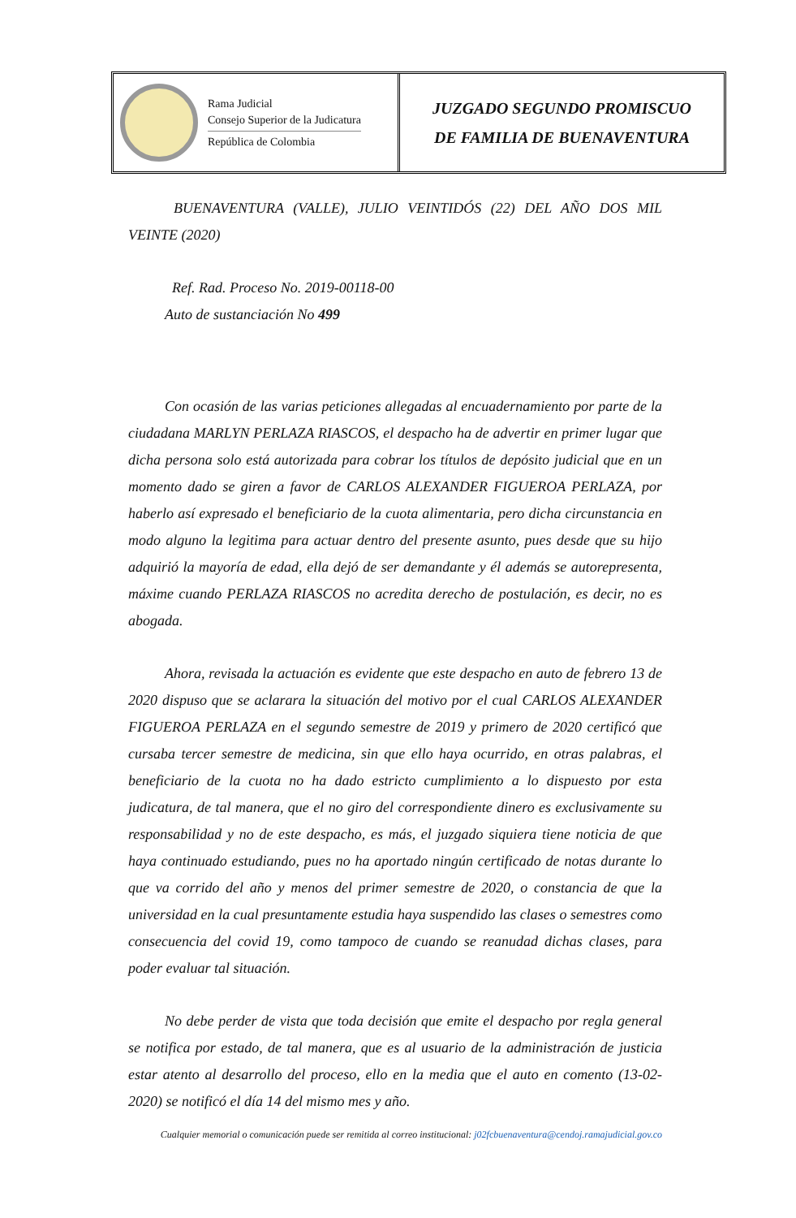Rama Judicial
Consejo Superior de la Judicatura
República de Colombia
JUZGADO SEGUNDO PROMISCUO
DE FAMILIA DE BUENAVENTURA
BUENAVENTURA (VALLE), JULIO VEINTIDÓS (22) DEL AÑO DOS MIL VEINTE (2020)
Ref. Rad. Proceso No. 2019-00118-00
Auto de sustanciación No 499
Con ocasión de las varias peticiones allegadas al encuadernamiento por parte de la ciudadana MARLYN PERLAZA RIASCOS, el despacho ha de advertir en primer lugar que dicha persona solo está autorizada para cobrar los títulos de depósito judicial que en un momento dado se giren a favor de CARLOS ALEXANDER FIGUEROA PERLAZA, por haberlo así expresado el beneficiario de la cuota alimentaria, pero dicha circunstancia en modo alguno la legitima para actuar dentro del presente asunto, pues desde que su hijo adquirió la mayoría de edad, ella dejó de ser demandante y él además se autorepresenta, máxime cuando PERLAZA RIASCOS no acredita derecho de postulación, es decir, no es abogada.
Ahora, revisada la actuación es evidente que este despacho en auto de febrero 13 de 2020 dispuso que se aclarara la situación del motivo por el cual CARLOS ALEXANDER FIGUEROA PERLAZA en el segundo semestre de 2019 y primero de 2020 certificó que cursaba tercer semestre de medicina, sin que ello haya ocurrido, en otras palabras, el beneficiario de la cuota no ha dado estricto cumplimiento a lo dispuesto por esta judicatura, de tal manera, que el no giro del correspondiente dinero es exclusivamente su responsabilidad y no de este despacho, es más, el juzgado siquiera tiene noticia de que haya continuado estudiando, pues no ha aportado ningún certificado de notas durante lo que va corrido del año y menos del primer semestre de 2020, o constancia de que la universidad en la cual presuntamente estudia haya suspendido las clases o semestres como consecuencia del covid 19, como tampoco de cuando se reanudad dichas clases, para poder evaluar tal situación.
No debe perder de vista que toda decisión que emite el despacho por regla general se notifica por estado, de tal manera, que es al usuario de la administración de justicia estar atento al desarrollo del proceso, ello en la media que el auto en comento (13-02-2020) se notificó el día 14 del mismo mes y año.
Cualquier memorial o comunicación puede ser remitida al correo institucional: j02fcbuenaventura@cendoj.ramajudicial.gov.co